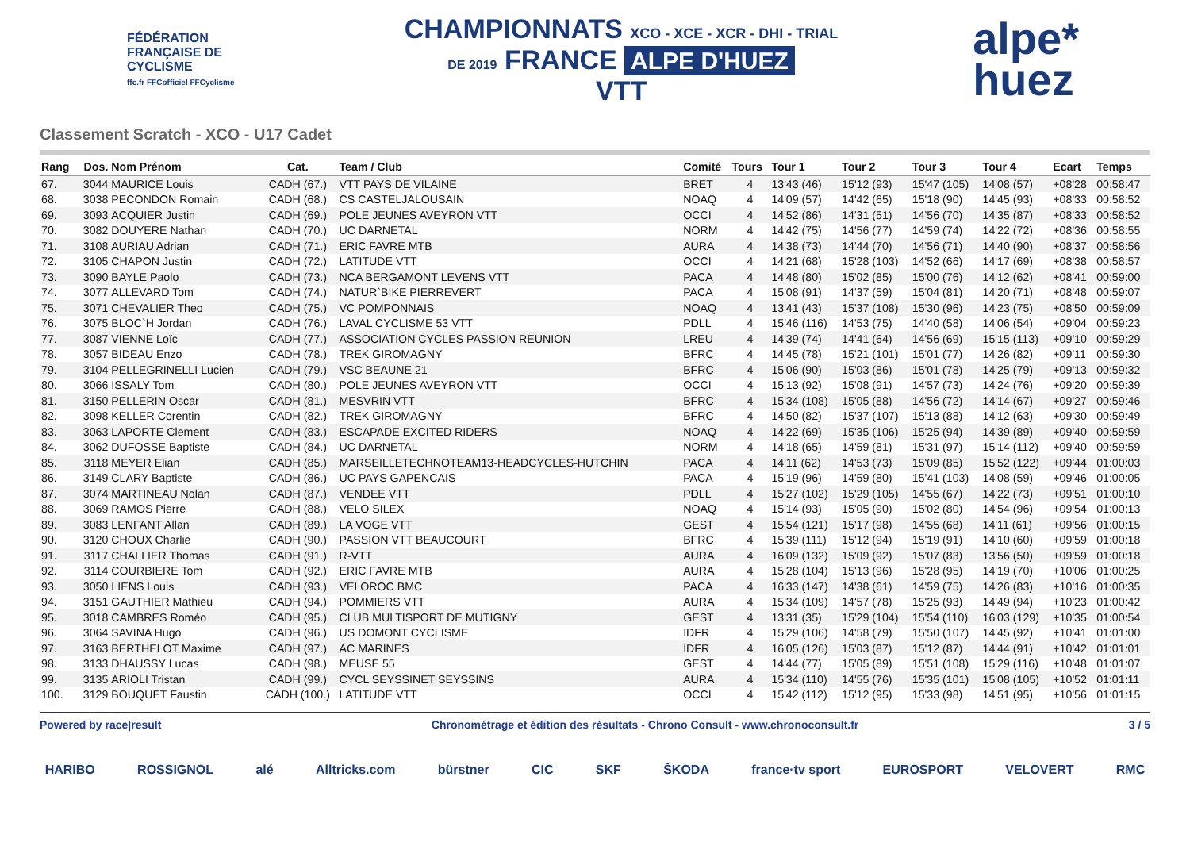FÉDÉRATION FRANÇAISE DE CYCLISME
ffc.fr FFCofficiel FFCyclisme
CHAMPIONNATS XCO - XCE - XCR - DHI - TRIAL
DE 2019 FRANCE ALPE D'HUEZ
VTT
alpe*
huez
Classement Scratch - XCO - U17 Cadet
| Rang | Dos. | Nom Prénom | Cat. | Team / Club | Comité | Tours | Tour 1 | Tour 2 | Tour 3 | Tour 4 | Ecart | Temps |
| --- | --- | --- | --- | --- | --- | --- | --- | --- | --- | --- | --- | --- |
| 67. | 3044 | MAURICE Louis | CADH (67.) | VTT PAYS DE VILAINE | BRET | 4 | 13'43 (46) | 15'12 (93) | 15'47 (105) | 14'08 (57) | +08'28 | 00:58:47 |
| 68. | 3038 | PECONDON Romain | CADH (68.) | CS CASTELJALOUSAIN | NOAQ | 4 | 14'09 (57) | 14'42 (65) | 15'18 (90) | 14'45 (93) | +08'33 | 00:58:52 |
| 69. | 3093 | ACQUIER Justin | CADH (69.) | POLE JEUNES AVEYRON VTT | OCCI | 4 | 14'52 (86) | 14'31 (51) | 14'56 (70) | 14'35 (87) | +08'33 | 00:58:52 |
| 70. | 3082 | DOUYERE Nathan | CADH (70.) | UC DARNETAL | NORM | 4 | 14'42 (75) | 14'56 (77) | 14'59 (74) | 14'22 (72) | +08'36 | 00:58:55 |
| 71. | 3108 | AURIAU Adrian | CADH (71.) | ERIC FAVRE MTB | AURA | 4 | 14'38 (73) | 14'44 (70) | 14'56 (71) | 14'40 (90) | +08'37 | 00:58:56 |
| 72. | 3105 | CHAPON Justin | CADH (72.) | LATITUDE VTT | OCCI | 4 | 14'21 (68) | 15'28 (103) | 14'52 (66) | 14'17 (69) | +08'38 | 00:58:57 |
| 73. | 3090 | BAYLE Paolo | CADH (73.) | NCA BERGAMONT LEVENS VTT | PACA | 4 | 14'48 (80) | 15'02 (85) | 15'00 (76) | 14'12 (62) | +08'41 | 00:59:00 |
| 74. | 3077 | ALLEVARD Tom | CADH (74.) | NATUR`BIKE PIERREVERT | PACA | 4 | 15'08 (91) | 14'37 (59) | 15'04 (81) | 14'20 (71) | +08'48 | 00:59:07 |
| 75. | 3071 | CHEVALIER Theo | CADH (75.) | VC POMPONNAIS | NOAQ | 4 | 13'41 (43) | 15'37 (108) | 15'30 (96) | 14'23 (75) | +08'50 | 00:59:09 |
| 76. | 3075 | BLOC`H Jordan | CADH (76.) | LAVAL CYCLISME 53 VTT | PDLL | 4 | 15'46 (116) | 14'53 (75) | 14'40 (58) | 14'06 (54) | +09'04 | 00:59:23 |
| 77. | 3087 | VIENNE Loïc | CADH (77.) | ASSOCIATION CYCLES PASSION REUNION | LREU | 4 | 14'39 (74) | 14'41 (64) | 14'56 (69) | 15'15 (113) | +09'10 | 00:59:29 |
| 78. | 3057 | BIDEAU Enzo | CADH (78.) | TREK GIROMAGNY | BFRC | 4 | 14'45 (78) | 15'21 (101) | 15'01 (77) | 14'26 (82) | +09'11 | 00:59:30 |
| 79. | 3104 | PELLEGRINELLI Lucien | CADH (79.) | VSC BEAUNE 21 | BFRC | 4 | 15'06 (90) | 15'03 (86) | 15'01 (78) | 14'25 (79) | +09'13 | 00:59:32 |
| 80. | 3066 | ISSALY Tom | CADH (80.) | POLE JEUNES AVEYRON VTT | OCCI | 4 | 15'13 (92) | 15'08 (91) | 14'57 (73) | 14'24 (76) | +09'20 | 00:59:39 |
| 81. | 3150 | PELLERIN Oscar | CADH (81.) | MESVRIN VTT | BFRC | 4 | 15'34 (108) | 15'05 (88) | 14'56 (72) | 14'14 (67) | +09'27 | 00:59:46 |
| 82. | 3098 | KELLER Corentin | CADH (82.) | TREK GIROMAGNY | BFRC | 4 | 14'50 (82) | 15'37 (107) | 15'13 (88) | 14'12 (63) | +09'30 | 00:59:49 |
| 83. | 3063 | LAPORTE Clement | CADH (83.) | ESCAPADE EXCITED RIDERS | NOAQ | 4 | 14'22 (69) | 15'35 (106) | 15'25 (94) | 14'39 (89) | +09'40 | 00:59:59 |
| 84. | 3062 | DUFOSSE Baptiste | CADH (84.) | UC DARNETAL | NORM | 4 | 14'18 (65) | 14'59 (81) | 15'31 (97) | 15'14 (112) | +09'40 | 00:59:59 |
| 85. | 3118 | MEYER Elian | CADH (85.) | MARSEILLETECHNOTEAM13-HEADCYCLES-HUTCHIN | PACA | 4 | 14'11 (62) | 14'53 (73) | 15'09 (85) | 15'52 (122) | +09'44 | 01:00:03 |
| 86. | 3149 | CLARY Baptiste | CADH (86.) | UC PAYS GAPENCAIS | PACA | 4 | 15'19 (96) | 14'59 (80) | 15'41 (103) | 14'08 (59) | +09'46 | 01:00:05 |
| 87. | 3074 | MARTINEAU Nolan | CADH (87.) | VENDEE VTT | PDLL | 4 | 15'27 (102) | 15'29 (105) | 14'55 (67) | 14'22 (73) | +09'51 | 01:00:10 |
| 88. | 3069 | RAMOS Pierre | CADH (88.) | VELO SILEX | NOAQ | 4 | 15'14 (93) | 15'05 (90) | 15'02 (80) | 14'54 (96) | +09'54 | 01:00:13 |
| 89. | 3083 | LENFANT Allan | CADH (89.) | LA VOGE VTT | GEST | 4 | 15'54 (121) | 15'17 (98) | 14'55 (68) | 14'11 (61) | +09'56 | 01:00:15 |
| 90. | 3120 | CHOUX Charlie | CADH (90.) | PASSION VTT BEAUCOURT | BFRC | 4 | 15'39 (111) | 15'12 (94) | 15'19 (91) | 14'10 (60) | +09'59 | 01:00:18 |
| 91. | 3117 | CHALLIER Thomas | CADH (91.) | R-VTT | AURA | 4 | 16'09 (132) | 15'09 (92) | 15'07 (83) | 13'56 (50) | +09'59 | 01:00:18 |
| 92. | 3114 | COURBIERE Tom | CADH (92.) | ERIC FAVRE MTB | AURA | 4 | 15'28 (104) | 15'13 (96) | 15'28 (95) | 14'19 (70) | +10'06 | 01:00:25 |
| 93. | 3050 | LIENS Louis | CADH (93.) | VELOROC BMC | PACA | 4 | 16'33 (147) | 14'38 (61) | 14'59 (75) | 14'26 (83) | +10'16 | 01:00:35 |
| 94. | 3151 | GAUTHIER Mathieu | CADH (94.) | POMMIERS VTT | AURA | 4 | 15'34 (109) | 14'57 (78) | 15'25 (93) | 14'49 (94) | +10'23 | 01:00:42 |
| 95. | 3018 | CAMBRES Roméo | CADH (95.) | CLUB MULTISPORT DE MUTIGNY | GEST | 4 | 13'31 (35) | 15'29 (104) | 15'54 (110) | 16'03 (129) | +10'35 | 01:00:54 |
| 96. | 3064 | SAVINA Hugo | CADH (96.) | US DOMONT CYCLISME | IDFR | 4 | 15'29 (106) | 14'58 (79) | 15'50 (107) | 14'45 (92) | +10'41 | 01:01:00 |
| 97. | 3163 | BERTHELOT Maxime | CADH (97.) | AC MARINES | IDFR | 4 | 16'05 (126) | 15'03 (87) | 15'12 (87) | 14'44 (91) | +10'42 | 01:01:01 |
| 98. | 3133 | DHAUSSY Lucas | CADH (98.) | MEUSE 55 | GEST | 4 | 14'44 (77) | 15'05 (89) | 15'51 (108) | 15'29 (116) | +10'48 | 01:01:07 |
| 99. | 3135 | ARIOLI Tristan | CADH (99.) | CYCL SEYSSINET SEYSSINS | AURA | 4 | 15'34 (110) | 14'55 (76) | 15'35 (101) | 15'08 (105) | +10'52 | 01:01:11 |
| 100. | 3129 | BOUQUET Faustin | CADH (100.) | LATITUDE VTT | OCCI | 4 | 15'42 (112) | 15'12 (95) | 15'33 (98) | 14'51 (95) | +10'56 | 01:01:15 |
Powered by race|result Chronométrage et édition des résultats - Chrono Consult - www.chronoconsult.fr 3 / 5
HARIBO ROSSIGNOL alé Alltricks.com bürstner CIC SKF ŠKODA france·tv sport EUROSPORT VELOVERT RMC